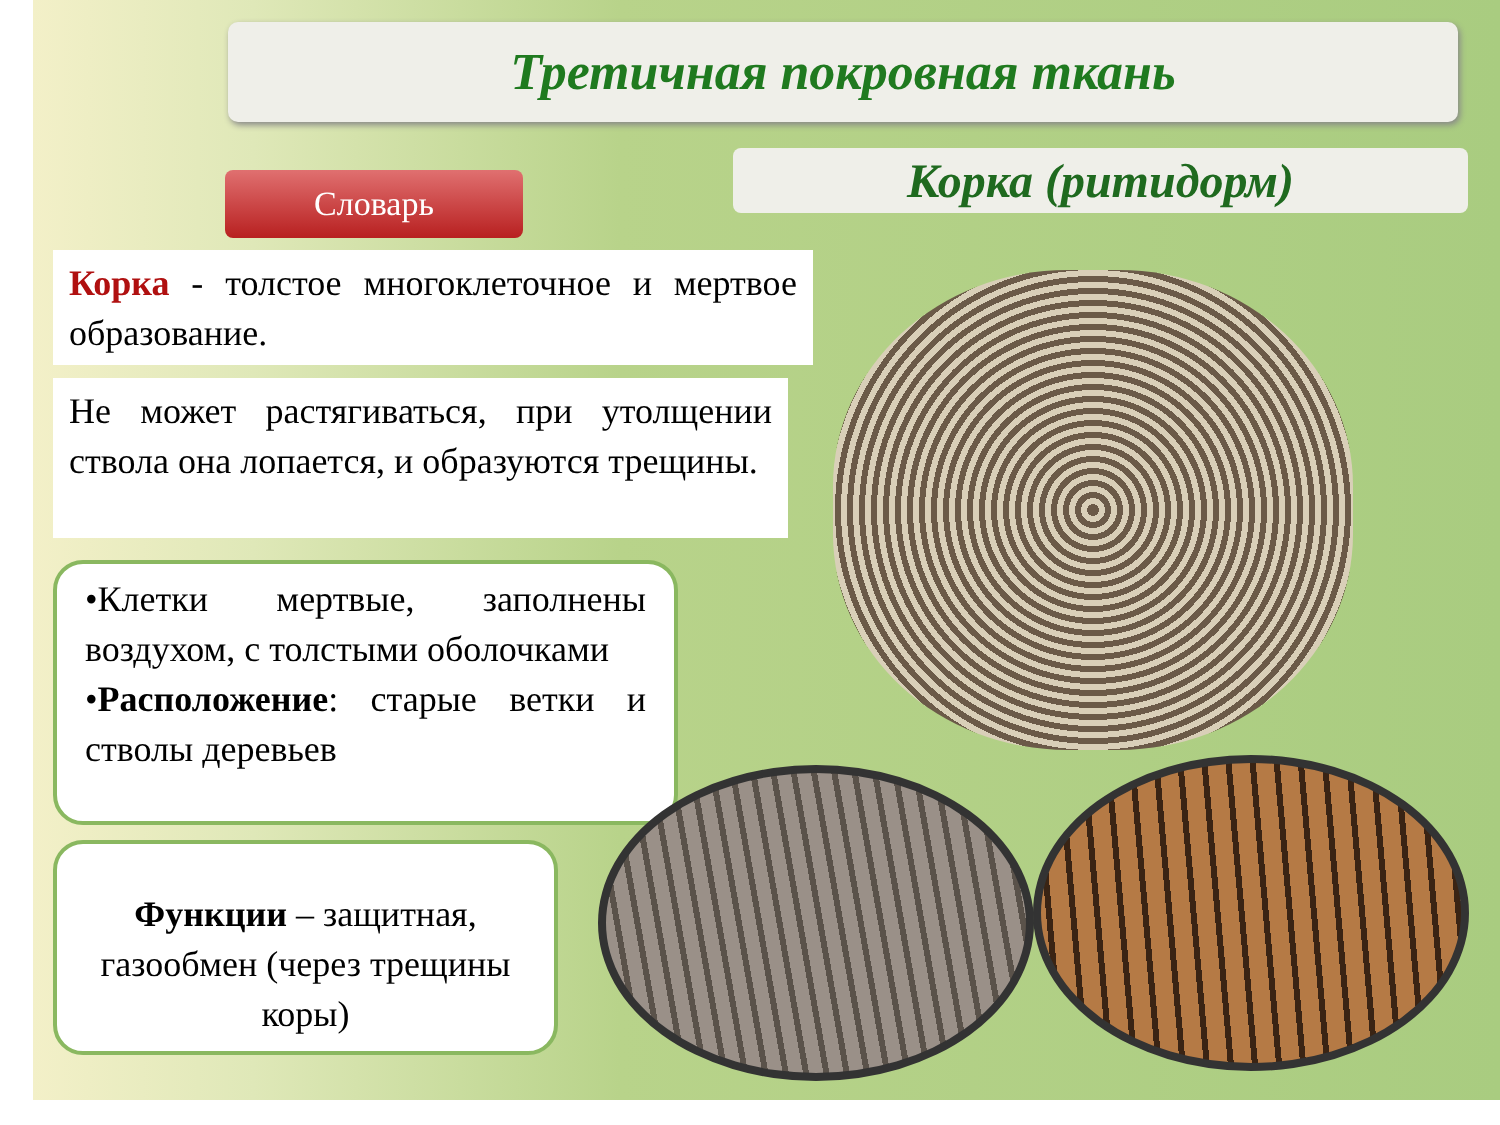Третичная покровная ткань
Словарь
Корка (ритидорм)
Корка - толстое многоклеточное и мертвое образование.
Не может растягиваться, при утолщении ствола она лопается, и образуются трещины.
•Клетки мертвые, заполнены воздухом, с толстыми оболочками
•Расположение: старые ветки и стволы деревьев
Функции – защитная, газообмен (через трещины коры)